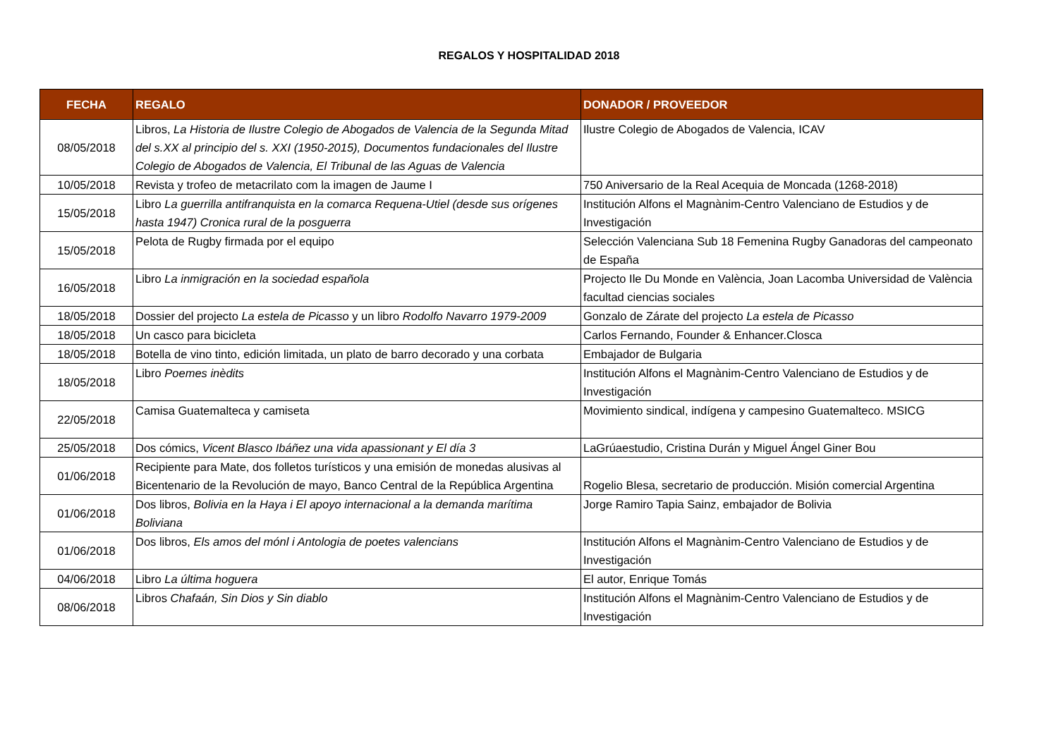REGALOS Y HOSPITALIDAD 2018
| FECHA | REGALO | DONADOR / PROVEEDOR |
| --- | --- | --- |
| 08/05/2018 | Libros, La Historia de Ilustre Colegio de Abogados de Valencia de la Segunda Mitad del s.XX al principio del s. XXI (1950-2015), Documentos fundacionales del Ilustre Colegio de Abogados de Valencia, El Tribunal de las Aguas de Valencia | Ilustre Colegio de Abogados de Valencia, ICAV |
| 10/05/2018 | Revista y trofeo de metacrilato com la imagen de Jaume I | 750 Aniversario de la Real Acequia de Moncada (1268-2018) |
| 15/05/2018 | Libro La guerrilla antifranquista en la comarca Requena-Utiel (desde sus orígenes hasta 1947) Cronica rural de la posguerra | Institución Alfons el Magnànim-Centro Valenciano de Estudios y de Investigación |
| 15/05/2018 | Pelota de Rugby firmada por el equipo | Selección Valenciana Sub 18 Femenina Rugby Ganadoras del campeonato de España |
| 16/05/2018 | Libro La inmigración en la sociedad española | Projecto Ile Du Monde en València, Joan Lacomba Universidad de València facultad ciencias sociales |
| 18/05/2018 | Dossier del projecto La estela de Picasso y un libro Rodolfo Navarro 1979-2009 | Gonzalo de Zárate del projecto La estela de Picasso |
| 18/05/2018 | Un casco para bicicleta | Carlos Fernando, Founder & Enhancer.Closca |
| 18/05/2018 | Botella de vino tinto, edición limitada, un plato de barro decorado y una corbata | Embajador de Bulgaria |
| 18/05/2018 | Libro Poemes inèdits | Institución Alfons el Magnànim-Centro Valenciano de Estudios y de Investigación |
| 22/05/2018 | Camisa Guatemalteca y camiseta | Movimiento sindical, indígena y campesino Guatemalteco. MSICG |
| 25/05/2018 | Dos cómics, Vicent Blasco Ibáñez una vida apassionant y El día 3 | LaGrúaestudio, Cristina Durán y Miguel Ángel Giner Bou |
| 01/06/2018 | Recipiente para Mate, dos folletos turísticos y una emisión de monedas alusivas al Bicentenario de la Revolución de mayo, Banco Central de la República Argentina | Rogelio Blesa, secretario de producción. Misión comercial Argentina |
| 01/06/2018 | Dos libros, Bolivia en la Haya i El apoyo internacional a la demanda marítima Boliviana | Jorge Ramiro Tapia Sainz, embajador de Bolivia |
| 01/06/2018 | Dos libros, Els amos del mónl i Antologia de poetes valencians | Institución Alfons el Magnànim-Centro Valenciano de Estudios y de Investigación |
| 04/06/2018 | Libro La última hoguera | El autor, Enrique Tomás |
| 08/06/2018 | Libros Chafaán, Sin Dios y Sin diablo | Institución Alfons el Magnànim-Centro Valenciano de Estudios y de Investigación |